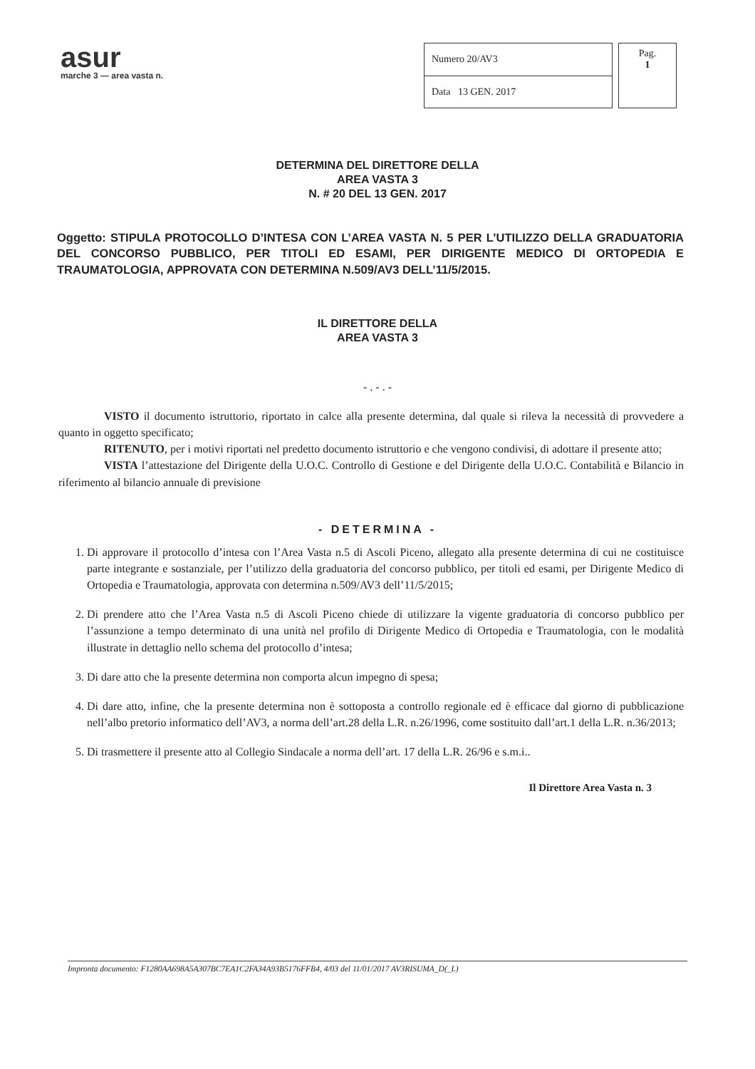asur
marche 3 — area vasta n.
| Numero 20/AV3 |
| Data 13 GEN. 2017 |
Pag.
1
DETERMINA DEL DIRETTORE DELLA
AREA VASTA 3
N. # 20 DEL 13 GEN. 2017
Oggetto: STIPULA PROTOCOLLO D’INTESA CON L’AREA VASTA N. 5 PER L’UTILIZZO DELLA GRADUATORIA DEL CONCORSO PUBBLICO, PER TITOLI ED ESAMI, PER DIRIGENTE MEDICO DI ORTOPEDIA E TRAUMATOLOGIA, APPROVATA CON DETERMINA N.509/AV3 DELL’11/5/2015.
IL DIRETTORE DELLA
AREA VASTA 3
- . - . -
VISTO il documento istruttorio, riportato in calce alla presente determina, dal quale si rileva la necessità di provvedere a quanto in oggetto specificato;
RITENUTO, per i motivi riportati nel predetto documento istruttorio e che vengono condivisi, di adottare il presente atto;
VISTA l’attestazione del Dirigente della U.O.C. Controllo di Gestione e del Dirigente della U.O.C. Contabilità e Bilancio in riferimento al bilancio annuale di previsione
- DETERMINA -
1. Di approvare il protocollo d’intesa con l’Area Vasta n.5 di Ascoli Piceno, allegato alla presente determina di cui ne costituisce parte integrante e sostanziale, per l’utilizzo della graduatoria del concorso pubblico, per titoli ed esami, per Dirigente Medico di Ortopedia e Traumatologia, approvata con determina n.509/AV3 dell’11/5/2015;
2. Di prendere atto che l’Area Vasta n.5 di Ascoli Piceno chiede di utilizzare la vigente graduatoria di concorso pubblico per l’assunzione a tempo determinato di una unità nel profilo di Dirigente Medico di Ortopedia e Traumatologia, con le modalità illustrate in dettaglio nello schema del protocollo d’intesa;
3. Di dare atto che la presente determina non comporta alcun impegno di spesa;
4. Di dare atto, infine, che la presente determina non è sottoposta a controllo regionale ed è efficace dal giorno di pubblicazione nell’albo pretorio informatico dell’AV3, a norma dell’art.28 della L.R. n.26/1996, come sostituito dall’art.1 della L.R. n.36/2013;
5. Di trasmettere il presente atto al Collegio Sindacale a norma dell’art. 17 della L.R. 26/96 e s.m.i..
Il Direttore Area Vasta n. 3
Impronta documento: F1280AA698A5A307BC7EA1C2FA34A93B5176FFB4, 4/03 del 11/01/2017 AV3RISUMA_D(_L)